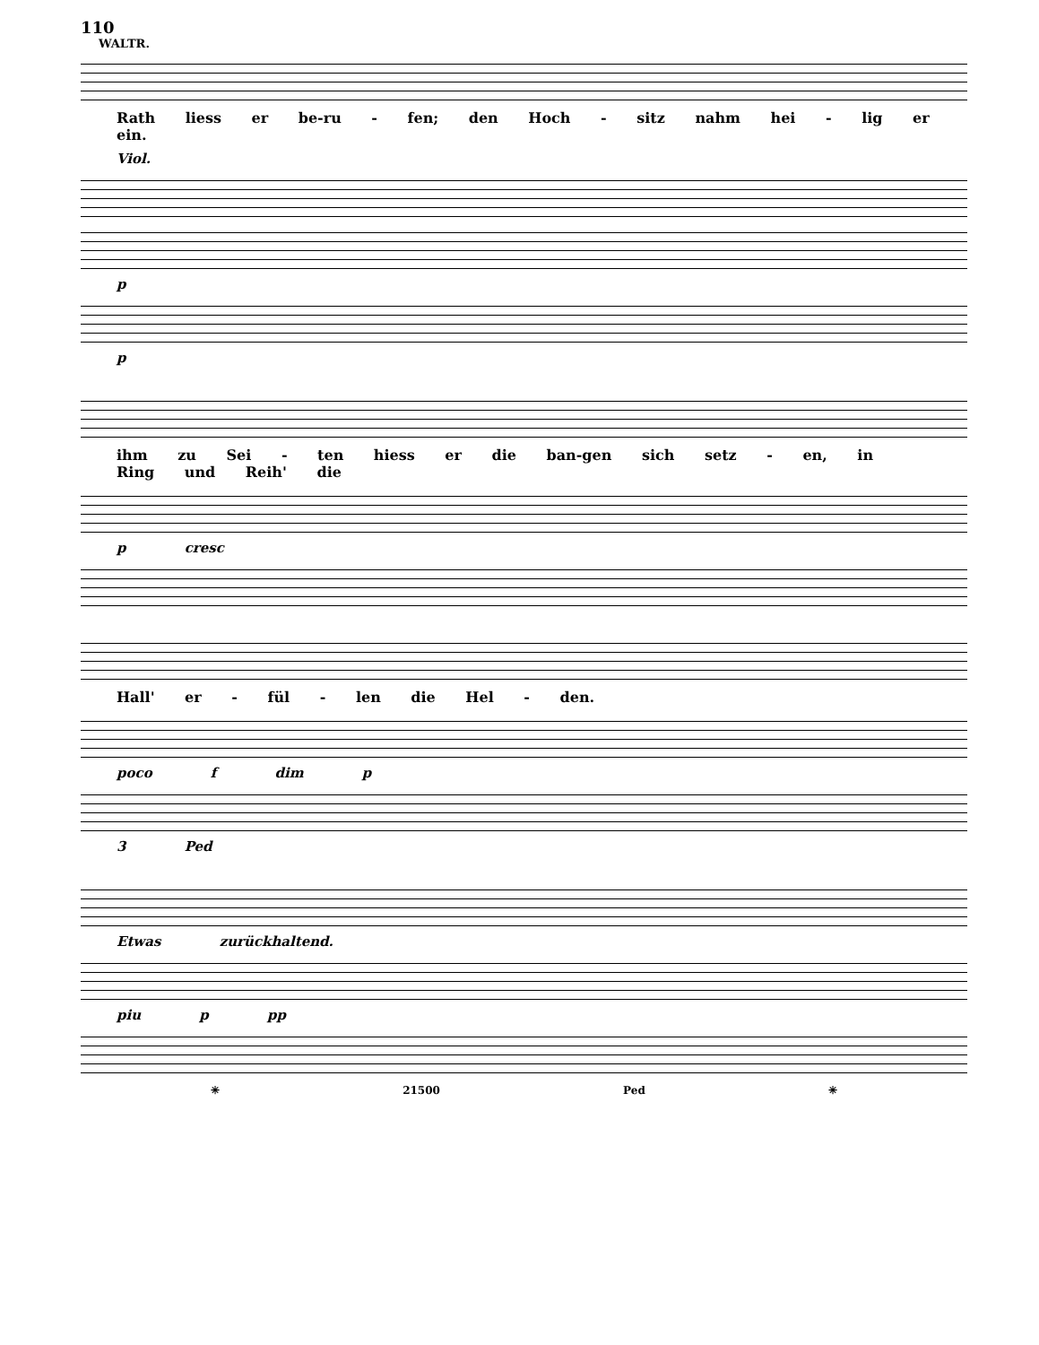110
WALTR.
Rath liess er be-ru - fen; den Hoch - sitz nahm hei - lig er ein.
Viol.
p
p
ihm zu Sei - ten hiess er die ban-gen sich setz - en, in Ring und Reih' die
p cresc
Hall' er - fül - len die Hel - den.
poco f dim p
3 Ped
Etwas zurückhaltend.
piu p pp
✳ 21500 Ped ✳